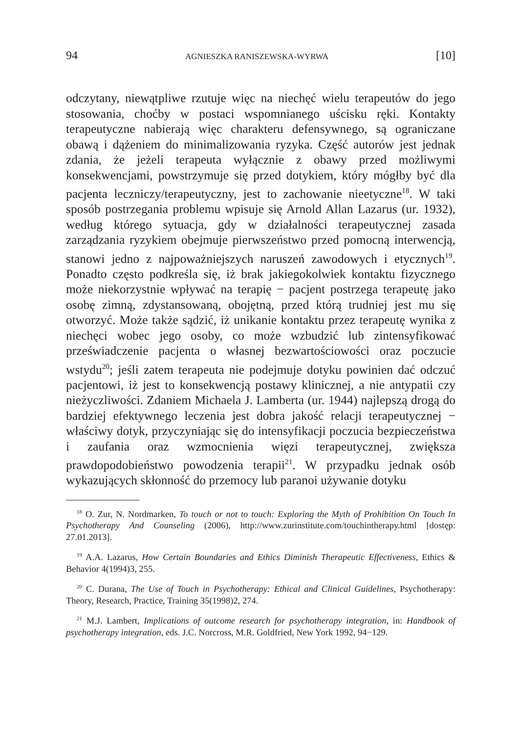94 AGNIESZKA RANISZEWSKA-WYRWA [10]
odczytany, niewątpliwe rzutuje więc na niechęć wielu terapeutów do jego stosowania, choćby w postaci wspomnianego uścisku ręki. Kontakty terapeutyczne nabierają więc charakteru defensywnego, są ograniczane obawą i dążeniem do minimalizowania ryzyka. Część autorów jest jednak zdania, że jeżeli terapeuta wyłącznie z obawy przed możliwymi konsekwencjami, powstrzymuje się przed dotykiem, który mógłby być dla pacjenta leczniczy/terapeutyczny, jest to zachowanie nieetyczne<sup>18</sup>. W taki sposób postrzegania problemu wpisuje się Arnold Allan Lazarus (ur. 1932), według którego sytuacja, gdy w działalności terapeutycznej zasada zarządzania ryzykiem obejmuje pierwszeństwo przed pomocną interwencją, stanowi jedno z najpoważniejszych naruszeń zawodowych i etycznych<sup>19</sup>. Ponadto często podkreśla się, iż brak jakiegokolwiek kontaktu fizycznego może niekorzystnie wpływać na terapię − pacjent postrzega terapeutę jako osobę zimną, zdystansowaną, obojętną, przed którą trudniej jest mu się otworzyć. Może także sądzić, iż unikanie kontaktu przez terapeutę wynika z niechęci wobec jego osoby, co może wzbudzić lub zintensyfikować przeświadczenie pacjenta o własnej bezwartościowości oraz poczucie wstydu<sup>20</sup>; jeśli zatem terapeuta nie podejmuje dotyku powinien dać odczuć pacjentowi, iż jest to konsekwencją postawy klinicznej, a nie antypatii czy nieżyczliwości. Zdaniem Michaela J. Lamberta (ur. 1944) najlepszą drogą do bardziej efektywnego leczenia jest dobra jakość relacji terapeutycznej − właściwy dotyk, przyczyniając się do intensyfikacji poczucia bezpieczeństwa i zaufania oraz wzmocnienia więzi terapeutycznej, zwiększa prawdopodobieństwo powodzenia terapii<sup>21</sup>. W przypadku jednak osób wykazujących skłonność do przemocy lub paranoi używanie dotyku
<sup>18</sup> O. Zur, N. Nordmarken, To touch or not to touch: Exploring the Myth of Prohibition On Touch In Psychotherapy And Counseling (2006), http://www.zurinstitute.com/touchintherapy.html [dostęp: 27.01.2013].
<sup>19</sup> A.A. Lazarus, How Certain Boundaries and Ethics Diminish Therapeutic Effectiveness, Ethics & Behavior 4(1994)3, 255.
<sup>20</sup> C. Durana, The Use of Touch in Psychotherapy: Ethical and Clinical Guidelines, Psychotherapy: Theory, Research, Practice, Training 35(1998)2, 274.
<sup>21</sup> M.J. Lambert, Implications of outcome research for psychotherapy integration, in: Handbook of psychotherapy integration, eds. J.C. Norcross, M.R. Goldfried, New York 1992, 94−129.